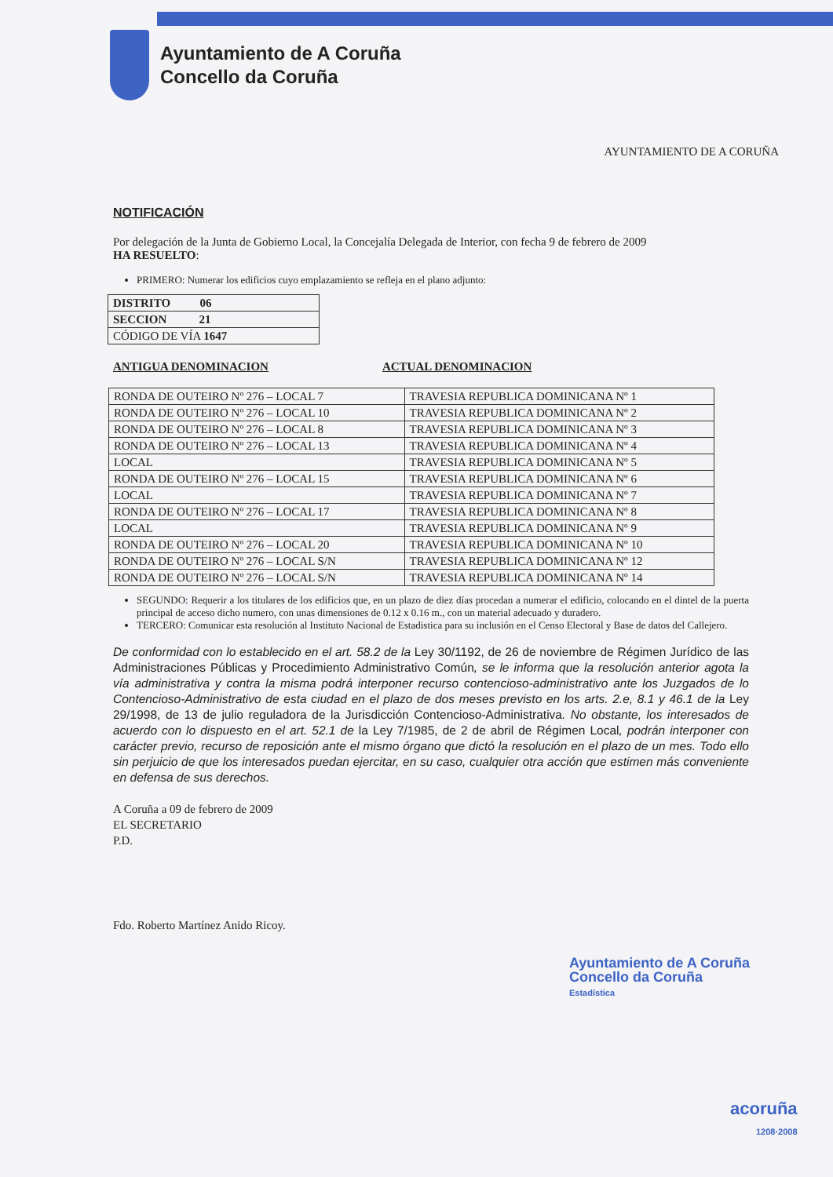Ayuntamiento de A Coruña
Concello da Coruña
AYUNTAMIENTO DE A CORUÑA
NOTIFICACIÓN
Por delegación de la Junta de Gobierno Local, la Concejalía Delegada de Interior, con fecha 9 de febrero de 2009
HA RESUELTO:
PRIMERO: Numerar los edificios cuyo emplazamiento se refleja en el plano adjunto:
| DISTRITO 06 |
| SECCION 21 |
| CÓDIGO DE VÍA 1647 |
ANTIGUA DENOMINACION ACTUAL DENOMINACION
| RONDA DE OUTEIRO Nº 276 – LOCAL 7 | TRAVESIA REPUBLICA DOMINICANA Nº 1 |
| RONDA DE OUTEIRO Nº 276 – LOCAL 10 | TRAVESIA REPUBLICA DOMINICANA Nº 2 |
| RONDA DE OUTEIRO Nº 276 – LOCAL 8 | TRAVESIA REPUBLICA DOMINICANA Nº 3 |
| RONDA DE OUTEIRO Nº 276 – LOCAL 13 | TRAVESIA REPUBLICA DOMINICANA Nº 4 |
| LOCAL | TRAVESIA REPUBLICA DOMINICANA Nº 5 |
| RONDA DE OUTEIRO Nº 276 – LOCAL 15 | TRAVESIA REPUBLICA DOMINICANA Nº 6 |
| LOCAL | TRAVESIA REPUBLICA DOMINICANA Nº 7 |
| RONDA DE OUTEIRO Nº 276 – LOCAL 17 | TRAVESIA REPUBLICA DOMINICANA Nº 8 |
| LOCAL | TRAVESIA REPUBLICA DOMINICANA Nº 9 |
| RONDA DE OUTEIRO Nº 276 – LOCAL 20 | TRAVESIA REPUBLICA DOMINICANA Nº 10 |
| RONDA DE OUTEIRO Nº 276 – LOCAL S/N | TRAVESIA REPUBLICA DOMINICANA Nº 12 |
| RONDA DE OUTEIRO Nº 276 – LOCAL S/N | TRAVESIA REPUBLICA DOMINICANA Nº 14 |
SEGUNDO: Requerir a los titulares de los edificios que, en un plazo de diez días procedan a numerar el edificio, colocando en el dintel de la puerta principal de acceso dicho numero, con unas dimensiones de 0.12 x 0.16 m., con un material adecuado y duradero.
TERCERO: Comunicar esta resolución al Instituto Nacional de Estadistica para su inclusión en el Censo Electoral y Base de datos del Callejero.
De conformidad con lo establecido en el art. 58.2 de la Ley 30/1192, de 26 de noviembre de Régimen Jurídico de las Administraciones Públicas y Procedimiento Administrativo Común, se le informa que la resolución anterior agota la vía administrativa y contra la misma podrá interponer recurso contencioso-administrativo ante los Juzgados de lo Contencioso-Administrativo de esta ciudad en el plazo de dos meses previsto en los arts. 2.e, 8.1 y 46.1 de la Ley 29/1998, de 13 de julio reguladora de la Jurisdicción Contencioso-Administrativa. No obstante, los interesados de acuerdo con lo dispuesto en el art. 52.1 de la Ley 7/1985, de 2 de abril de Régimen Local, podrán interponer con carácter previo, recurso de reposición ante el mismo órgano que dictó la resolución en el plazo de un mes. Todo ello sin perjuicio de que los interesados puedan ejercitar, en su caso, cualquier otra acción que estimen más conveniente en defensa de sus derechos.
A Coruña a 09 de febrero de 2009
EL SECRETARIO
P.D.
Fdo. Roberto Martínez Anido Ricoy.
Ayuntamiento de A Coruña
Concello da Coruña
Estadística
acoruña
1208·2008